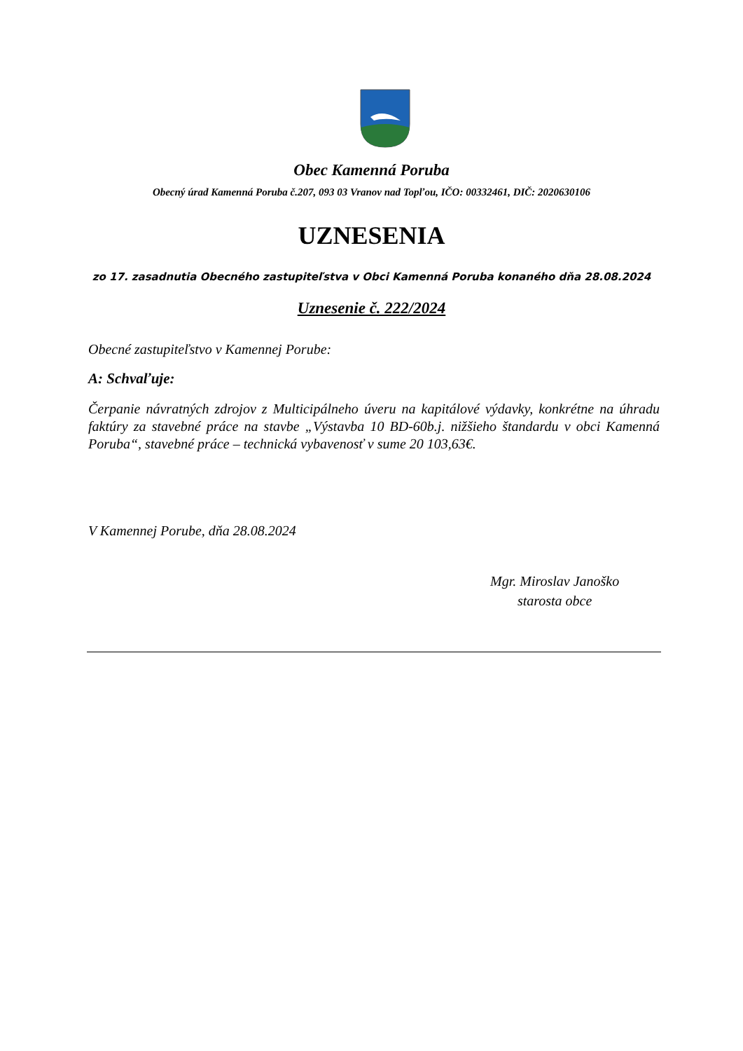Obec Kamenná Poruba
Obecný úrad Kamenná Poruba č.207, 093 03 Vranov nad Topľou, IČO: 00332461, DIČ: 2020630106
UZNESENIA
zo 17. zasadnutia Obecného zastupiteľstva v Obci Kamenná Poruba konaného dňa 28.08.2024
Uznesenie č. 222/2024
Obecné zastupiteľstvo v Kamennej Porube:
A: Schvaľuje:
Čerpanie návratných zdrojov z Multicipálneho úveru na kapitálové výdavky, konkrétne na úhradu faktúry za stavebné práce na stavbe „Výstavba 10 BD-60b.j. nižšieho štandardu v obci Kamenná Poruba“, stavebné práce – technická vybavenosť v sume 20 103,63€.
V Kamennej Porube, dňa 28.08.2024
Mgr. Miroslav Janoško
starosta obce